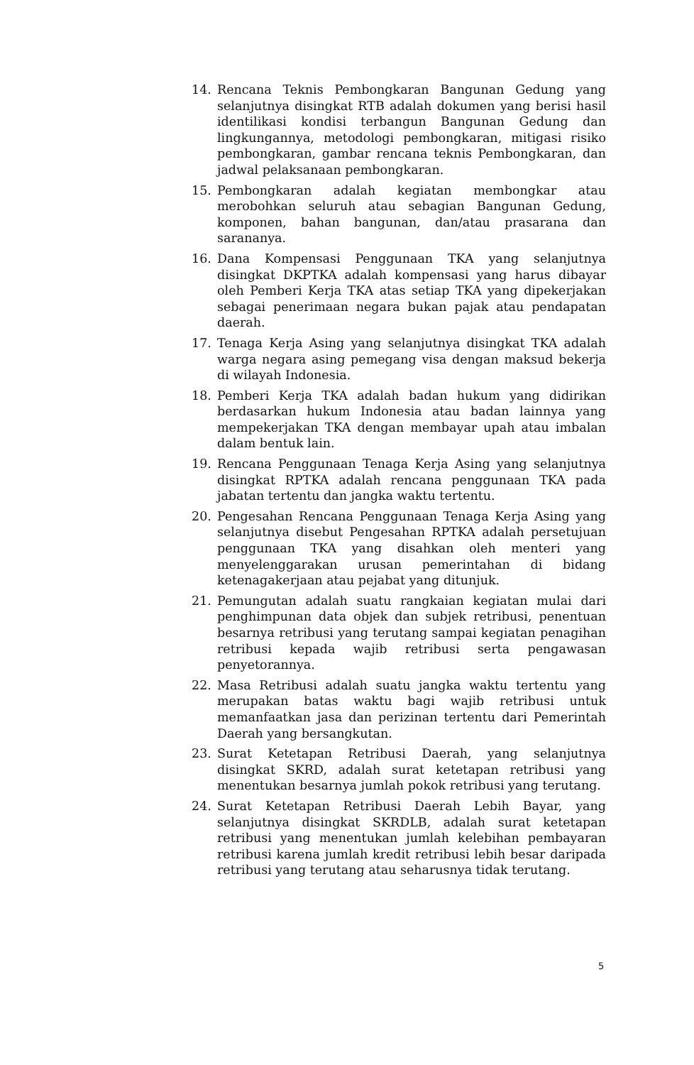14. Rencana Teknis Pembongkaran Bangunan Gedung yang selanjutnya disingkat RTB adalah dokumen yang berisi hasil identilikasi kondisi terbangun Bangunan Gedung dan lingkungannya, metodologi pembongkaran, mitigasi risiko pembongkaran, gambar rencana teknis Pembongkaran, dan jadwal pelaksanaan pembongkaran.
15. Pembongkaran adalah kegiatan membongkar atau merobohkan seluruh atau sebagian Bangunan Gedung, komponen, bahan bangunan, dan/atau prasarana dan sarananya.
16. Dana Kompensasi Penggunaan TKA yang selanjutnya disingkat DKPTKA adalah kompensasi yang harus dibayar oleh Pemberi Kerja TKA atas setiap TKA yang dipekerjakan sebagai penerimaan negara bukan pajak atau pendapatan daerah.
17. Tenaga Kerja Asing yang selanjutnya disingkat TKA adalah warga negara asing pemegang visa dengan maksud bekerja di wilayah Indonesia.
18. Pemberi Kerja TKA adalah badan hukum yang didirikan berdasarkan hukum Indonesia atau badan lainnya yang mempekerjakan TKA dengan membayar upah atau imbalan dalam bentuk lain.
19. Rencana Penggunaan Tenaga Kerja Asing yang selanjutnya disingkat RPTKA adalah rencana penggunaan TKA pada jabatan tertentu dan jangka waktu tertentu.
20. Pengesahan Rencana Penggunaan Tenaga Kerja Asing yang selanjutnya disebut Pengesahan RPTKA adalah persetujuan penggunaan TKA yang disahkan oleh menteri yang menyelenggarakan urusan pemerintahan di bidang ketenagakerjaan atau pejabat yang ditunjuk.
21. Pemungutan adalah suatu rangkaian kegiatan mulai dari penghimpunan data objek dan subjek retribusi, penentuan besarnya retribusi yang terutang sampai kegiatan penagihan retribusi kepada wajib retribusi serta pengawasan penyetorannya.
22. Masa Retribusi adalah suatu jangka waktu tertentu yang merupakan batas waktu bagi wajib retribusi untuk memanfaatkan jasa dan perizinan tertentu dari Pemerintah Daerah yang bersangkutan.
23. Surat Ketetapan Retribusi Daerah, yang selanjutnya disingkat SKRD, adalah surat ketetapan retribusi yang menentukan besarnya jumlah pokok retribusi yang terutang.
24. Surat Ketetapan Retribusi Daerah Lebih Bayar, yang selanjutnya disingkat SKRDLB, adalah surat ketetapan retribusi yang menentukan jumlah kelebihan pembayaran retribusi karena jumlah kredit retribusi lebih besar daripada retribusi yang terutang atau seharusnya tidak terutang.
5